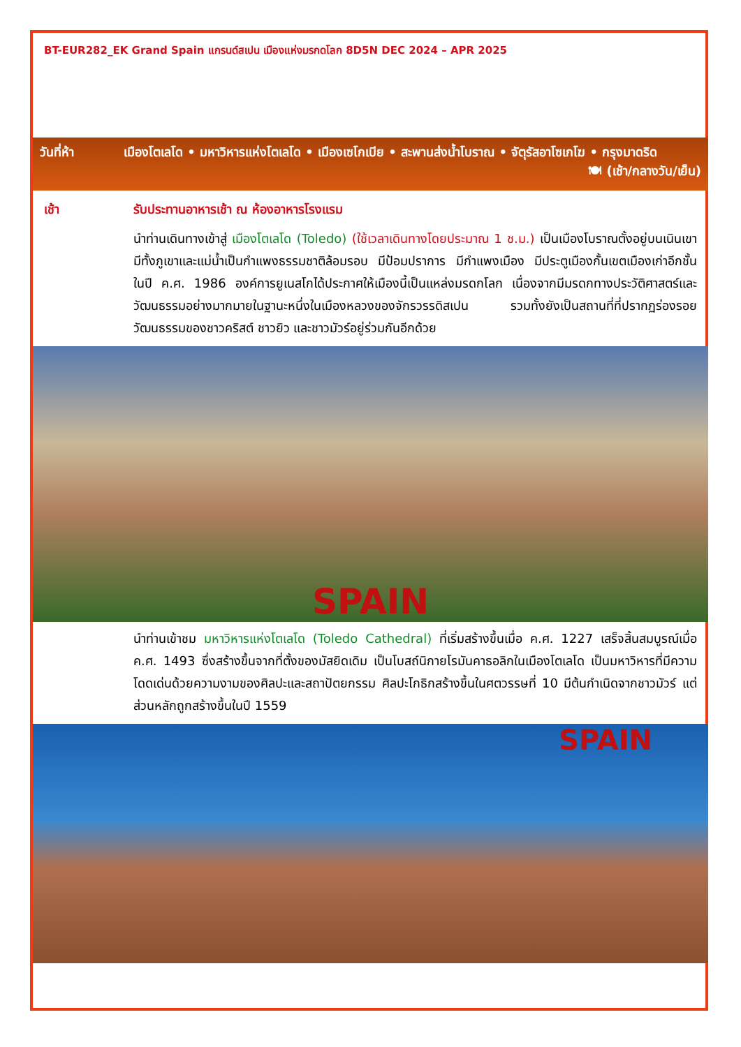BT-EUR282_EK Grand Spain แกรนด์สเปน เมืองแห่งมรกดโลก 8D5N DEC 2024 – APR 2025
วันที่ห้า เมืองโตเลโด • มหาวิหารแห่งโตเลโด • เมืองเซโกเบีย • สะพานส่งน้ำโบราณ • จัตุรัสอาโซเกโฆ • กรุงมาดริด 🍽 (เช้า/กลางวัน/เย็น)
เช้า รับประทานอาหารเช้า ณ ห้องอาหารโรงแรม
นำท่านเดินทางเข้าสู่ เมืองโตเลโด (Toledo) (ใช้เวลาเดินทางโดยประมาณ 1 ช.ม.) เป็นเมืองโบราณตั้งอยู่บนเนินเขา มีทั้งภูเขาและแม่น้ำเป็นกำแพงธรรมชาติล้อมรอบ มีป้อมปราการ มีกำแพงเมือง มีประตูเมืองกั้นเขตเมืองเก่าอีกชั้น ในปี ค.ศ. 1986 องค์การยูเนสโกได้ประกาศให้เมืองนี้เป็นแหล่งมรดกโลก เนื่องจากมีมรดกทางประวัติศาสตร์และวัฒนธรรมอย่างมากมายในฐานะหนึ่งในเมืองหลวงของจักรวรรดิสเปน รวมทั้งยังเป็นสถานที่ที่ปรากฏร่องรอยวัฒนธรรมของชาวคริสต์ ชาวยิว และชาวมัวร์อยู่ร่วมกันอีกด้วย
SPAIN
นำท่านเข้าชม มหาวิหารแห่งโตเลโด (Toledo Cathedral) ที่เริ่มสร้างขึ้นเมื่อ ค.ศ. 1227 เสร็จสิ้นสมบูรณ์เมื่อ ค.ศ. 1493 ซึ่งสร้างขึ้นจากที่ตั้งของมัสยิดเดิม เป็นโบสถ์นิกายโรมันคาธอลิกในเมืองโตเลโด เป็นมหาวิหารที่มีความโดดเด่นด้วยความงามของศิลปะและสถาปัตยกรรม ศิลปะโกธิกสร้างขึ้นในศตวรรษที่ 10 มีต้นกำเนิดจากชาวมัวร์ แต่ส่วนหลักถูกสร้างขึ้นในปี 1559
SPAIN